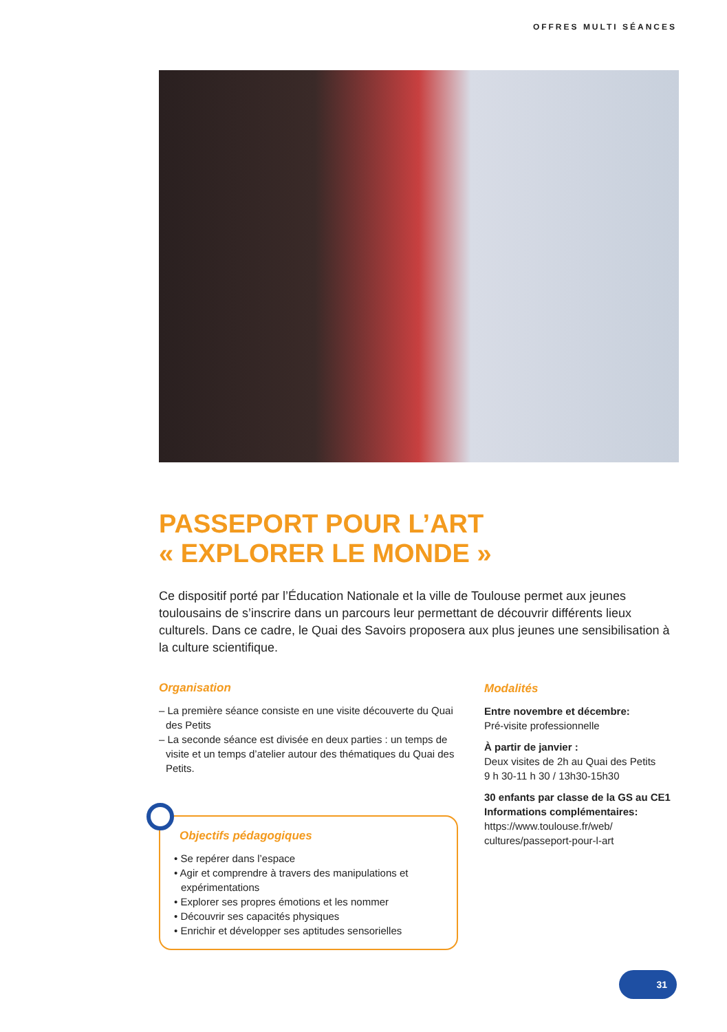OFFRES MULTI SÉANCES
PASSEPORT POUR L’ART
« EXPLORER LE MONDE »
Ce dispositif porté par l’Éducation Nationale et la ville de Toulouse permet aux jeunes toulousains de s’inscrire dans un parcours leur permettant de découvrir différents lieux culturels. Dans ce cadre, le Quai des Savoirs proposera aux plus jeunes une sensibilisation à la culture scientifique.
Organisation
– La première séance consiste en une visite découverte du Quai des Petits
– La seconde séance est divisée en deux parties : un temps de visite et un temps d’atelier autour des thématiques du Quai des Petits.
Objectifs pédagogiques
• Se repérer dans l’espace
• Agir et comprendre à travers des manipulations et expérimentations
• Explorer ses propres émotions et les nommer
• Découvrir ses capacités physiques
• Enrichir et développer ses aptitudes sensorielles
Modalités
Entre novembre et décembre:
Pré-visite professionnelle
À partir de janvier :
Deux visites de 2h au Quai des Petits
9 h 30-11 h 30 / 13h30-15h30
30 enfants par classe de la GS au CE1
Informations complémentaires:
https://www.toulouse.fr/web/ cultures/passeport-pour-l-art
31